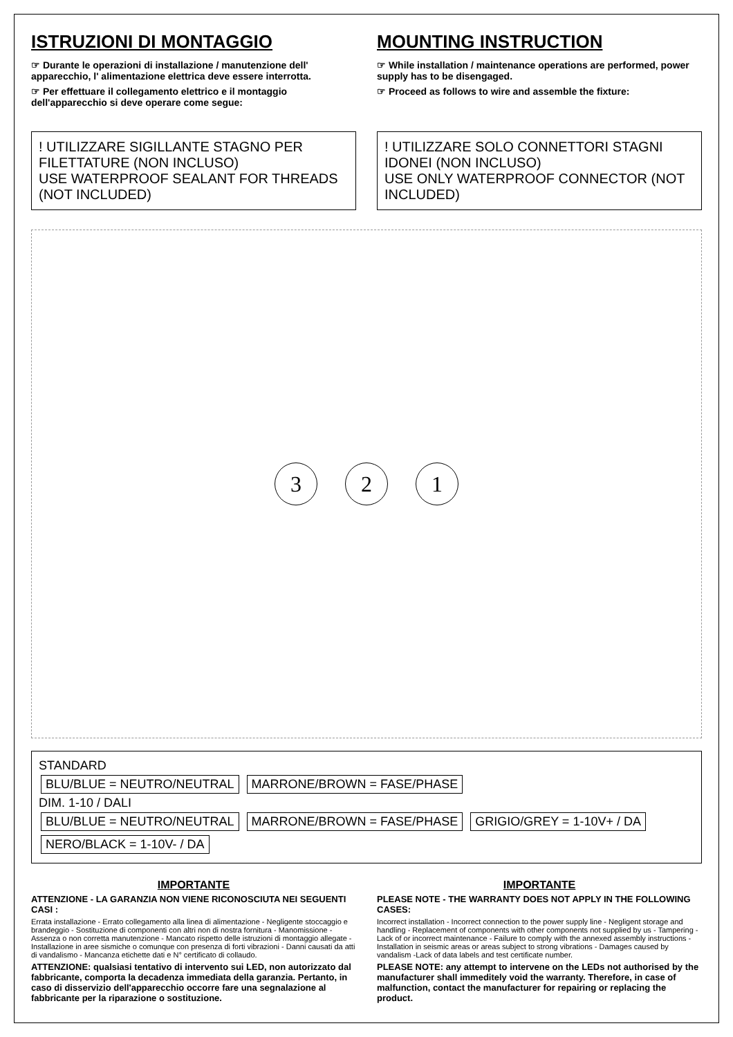ISTRUZIONI DI MONTAGGIO
☞ Durante le operazioni di installazione / manutenzione dell' apparecchio, l' alimentazione elettrica deve essere interrotta.
☞ Per effettuare il collegamento elettrico e il montaggio dell'apparecchio si deve operare come segue:
MOUNTING INSTRUCTION
☞ While installation / maintenance operations are performed, power supply has to be disengaged.
☞ Proceed as follows to wire and assemble the fixture:
! UTILIZZARE SIGILLANTE STAGNO PER FILETTATURE (NON INCLUSO)
USE WATERPROOF SEALANT FOR THREADS (NOT INCLUDED)
! UTILIZZARE SOLO CONNETTORI STAGNI IDONEI (NON INCLUSO)
USE ONLY WATERPROOF CONNECTOR (NOT INCLUDED)
3 2 1
STANDARD
BLU/BLUE = NEUTRO/NEUTRAL MARRONE/BROWN = FASE/PHASE
DIM. 1-10 / DALI
BLU/BLUE = NEUTRO/NEUTRAL MARRONE/BROWN = FASE/PHASE GRIGIO/GREY = 1-10V+ / DA NERO/BLACK = 1-10V- / DA
IMPORTANTE
ATTENZIONE - LA GARANZIA NON VIENE RICONOSCIUTA NEI SEGUENTI CASI :
Errata installazione - Errato collegamento alla linea di alimentazione - Negligente stoccaggio e brandeggio - Sostituzione di componenti con altri non di nostra fornitura - Manomissione -Assenza o non corretta manutenzione - Mancato rispetto delle istruzioni di montaggio allegate - Installazione in aree sismiche o comunque con presenza di forti vibrazioni - Danni causati da atti di vandalismo - Mancanza etichette dati e N° certificato di collaudo.
ATTENZIONE: qualsiasi tentativo di intervento sui LED, non autorizzato dal fabbricante, comporta la decadenza immediata della garanzia. Pertanto, in caso di disservizio dell'apparecchio occorre fare una segnalazione al fabbricante per la riparazione o sostituzione.
IMPORTANTE
PLEASE NOTE - THE WARRANTY DOES NOT APPLY IN THE FOLLOWING CASES:
Incorrect installation - Incorrect connection to the power supply line - Negligent storage and handling - Replacement of components with other components not supplied by us - Tampering - Lack of or incorrect maintenance - Failure to comply with the annexed assembly instructions - Installation in seismic areas or areas subject to strong vibrations - Damages caused by vandalism -Lack of data labels and test certificate number.
PLEASE NOTE: any attempt to intervene on the LEDs not authorised by the manufacturer shall immeditely void the warranty. Therefore, in case of malfunction, contact the manufacturer for repairing or replacing the product.